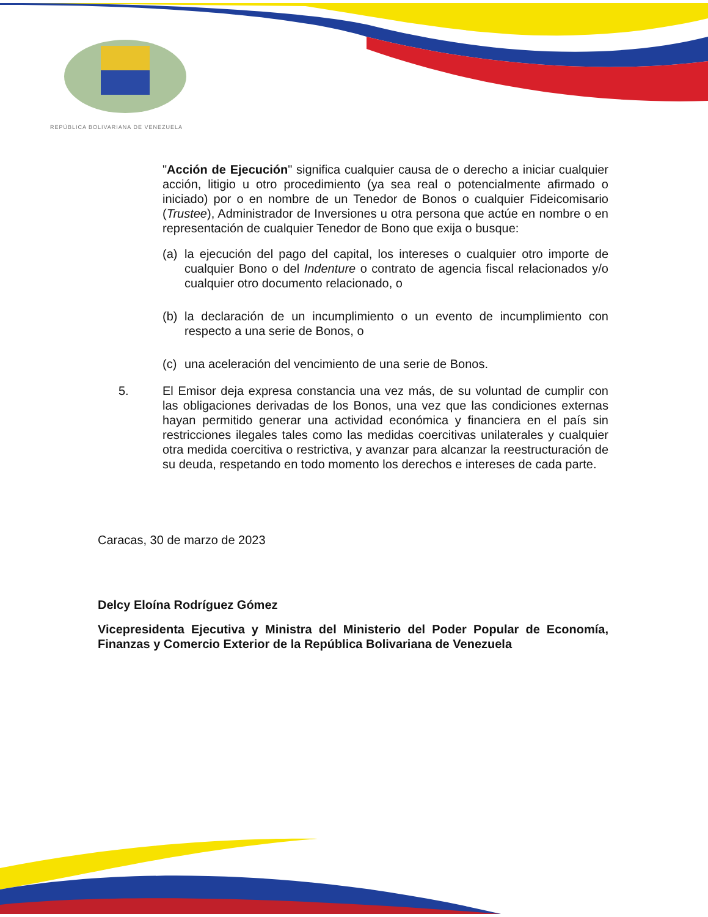REPÚBLICA BOLIVARIANA DE VENEZUELA
"Acción de Ejecución" significa cualquier causa de o derecho a iniciar cualquier acción, litigio u otro procedimiento (ya sea real o potencialmente afirmado o iniciado) por o en nombre de un Tenedor de Bonos o cualquier Fideicomisario (Trustee), Administrador de Inversiones u otra persona que actúe en nombre o en representación de cualquier Tenedor de Bono que exija o busque:
(a) la ejecución del pago del capital, los intereses o cualquier otro importe de cualquier Bono o del Indenture o contrato de agencia fiscal relacionados y/o cualquier otro documento relacionado, o
(b) la declaración de un incumplimiento o un evento de incumplimiento con respecto a una serie de Bonos, o
(c) una aceleración del vencimiento de una serie de Bonos.
5. El Emisor deja expresa constancia una vez más, de su voluntad de cumplir con las obligaciones derivadas de los Bonos, una vez que las condiciones externas hayan permitido generar una actividad económica y financiera en el país sin restricciones ilegales tales como las medidas coercitivas unilaterales y cualquier otra medida coercitiva o restrictiva, y avanzar para alcanzar la reestructuración de su deuda, respetando en todo momento los derechos e intereses de cada parte.
Caracas, 30 de marzo de 2023
Delcy Eloína Rodríguez Gómez
Vicepresidenta Ejecutiva y Ministra del Ministerio del Poder Popular de Economía, Finanzas y Comercio Exterior de la República Bolivariana de Venezuela